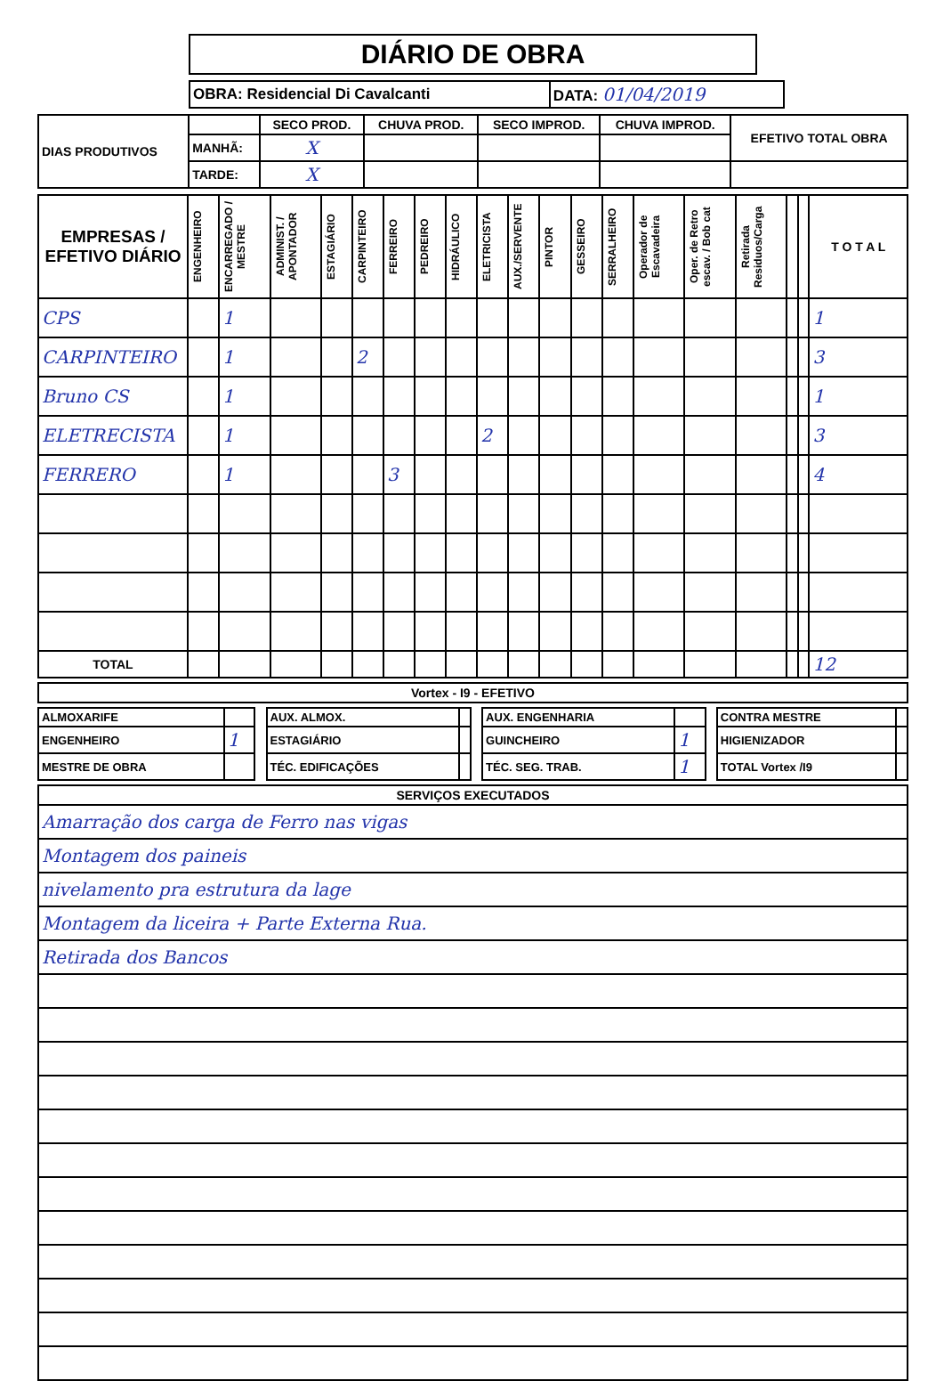DIÁRIO DE OBRA
| OBRA: Residencial Di Cavalcanti | DATA: 01/04/2019 |
| DIAS PRODUTIVOS | | SECO PROD. | CHUVA PROD. | SECO IMPROD. | CHUVA IMPROD. | EFETIVO TOTAL OBRA |
| | MANHÃ: | X | | | | |
| | TARDE: | X | | | | |
| EMPRESAS / EFETIVO DIÁRIO | ENGENHEIRO | ENCARREGADO / MESTRE | ADMINIST. / APONTADOR | ESTAGIÁRIO | CARPINTEIRO | FERREIRO | PEDREIRO | HIDRÁULICO | ELETRICISTA | AUX./SERVENTE | PINTOR | GESSEIRO | SERRALHEIRO | Operador de Escavadeira | Oper. de Retro escav. / Bob cat | Retirada Residuos/Carga | | | T O T A L |
| --- | --- | --- | --- | --- | --- | --- | --- | --- | --- | --- | --- | --- | --- | --- | --- | --- | --- | --- | --- |
| CPS | | 1 | | | | | | | | | | | | | | | | | 1 |
| CARPINTEIRO | | 1 | | | 2 | | | | | | | | | | | | | | 3 |
| Bruno CS | | 1 | | | | | | | | | | | | | | | | | 1 |
| ELETRECISTA | | 1 | | | | | | | 2 | | | | | | | | | | 3 |
| FERRERO | | 1 | | | | 3 | | | | | | | | | | | | | 4 |
| TOTAL | | | | | | | | | | | | | | | | | | | 12 |
| Vortex - I9 - EFETIVO |
| --- |
| ALMOXARIFE | | | AUX. ALMOX. | | | AUX. ENGENHARIA | | | CONTRA MESTRE | |
| ENGENHEIRO | 1 | | ESTAGIÁRIO | | | GUINCHEIRO | 1 | | HIGIENIZADOR | |
| MESTRE DE OBRA | | | TÉC. EDIFICAÇÕES | | | TÉC. SEG. TRAB. | 1 | | TOTAL Vortex /I9 | |
| SERVIÇOS EXECUTADOS |
| --- |
| Amarração dos carga de Ferro nas vigas |
| Montagem dos paineis |
| nivelamento pra estrutura da lage |
| Montagem da liceira + Parte Externa Rua. |
| Retirada dos Bancos |